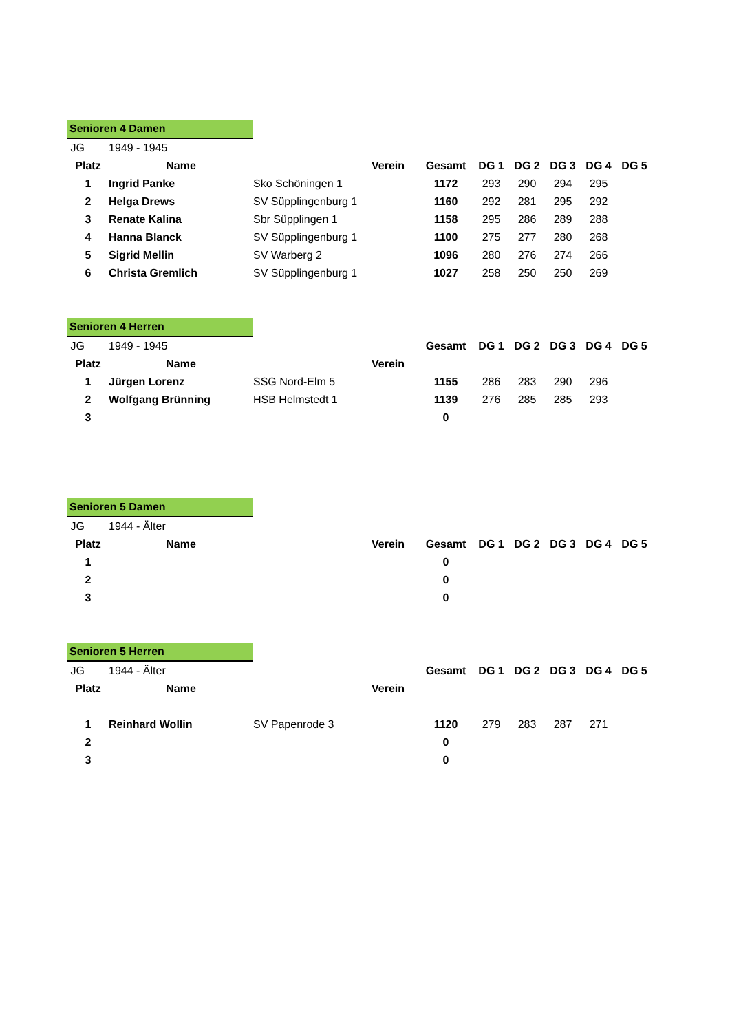| Senioren 4 Damen | | | | | | | | |
| JG | 1949 - 1945 | | | | | | | |
| Platz | Name | Verein | Gesamt | DG 1 | DG 2 | DG 3 | DG 4 | DG 5 |
| 1 | Ingrid Panke | Sko Schöningen 1 | 1172 | 293 | 290 | 294 | 295 | |
| 2 | Helga Drews | SV Süpplingenburg 1 | 1160 | 292 | 281 | 295 | 292 | |
| 3 | Renate Kalina | Sbr Süpplingen 1 | 1158 | 295 | 286 | 289 | 288 | |
| 4 | Hanna Blanck | SV Süpplingenburg 1 | 1100 | 275 | 277 | 280 | 268 | |
| 5 | Sigrid Mellin | SV Warberg 2 | 1096 | 280 | 276 | 274 | 266 | |
| 6 | Christa Gremlich | SV Süpplingenburg 1 | 1027 | 258 | 250 | 250 | 269 | |
| Senioren 4 Herren | | | | | | | | |
| JG | 1949 - 1945 | | Gesamt | DG 1 | DG 2 | DG 3 | DG 4 | DG 5 |
| Platz | Name | Verein | | | | | | |
| 1 | Jürgen Lorenz | SSG Nord-Elm 5 | 1155 | 286 | 283 | 290 | 296 | |
| 2 | Wolfgang Brünning | HSB Helmstedt 1 | 1139 | 276 | 285 | 285 | 293 | |
| 3 | | | 0 | | | | | |
| Senioren 5 Damen | | | | | | | | |
| JG | 1944 - Älter | | | | | | | |
| Platz | Name | Verein | Gesamt | DG 1 | DG 2 | DG 3 | DG 4 | DG 5 |
| 1 | | | 0 | | | | | |
| 2 | | | 0 | | | | | |
| 3 | | | 0 | | | | | |
| Senioren 5 Herren | | | | | | | | |
| JG | 1944 - Älter | | Gesamt | DG 1 | DG 2 | DG 3 | DG 4 | DG 5 |
| Platz | Name | Verein | | | | | | |
| 1 | Reinhard Wollin | SV Papenrode 3 | 1120 | 279 | 283 | 287 | 271 | |
| 2 | | | 0 | | | | | |
| 3 | | | 0 | | | | | |